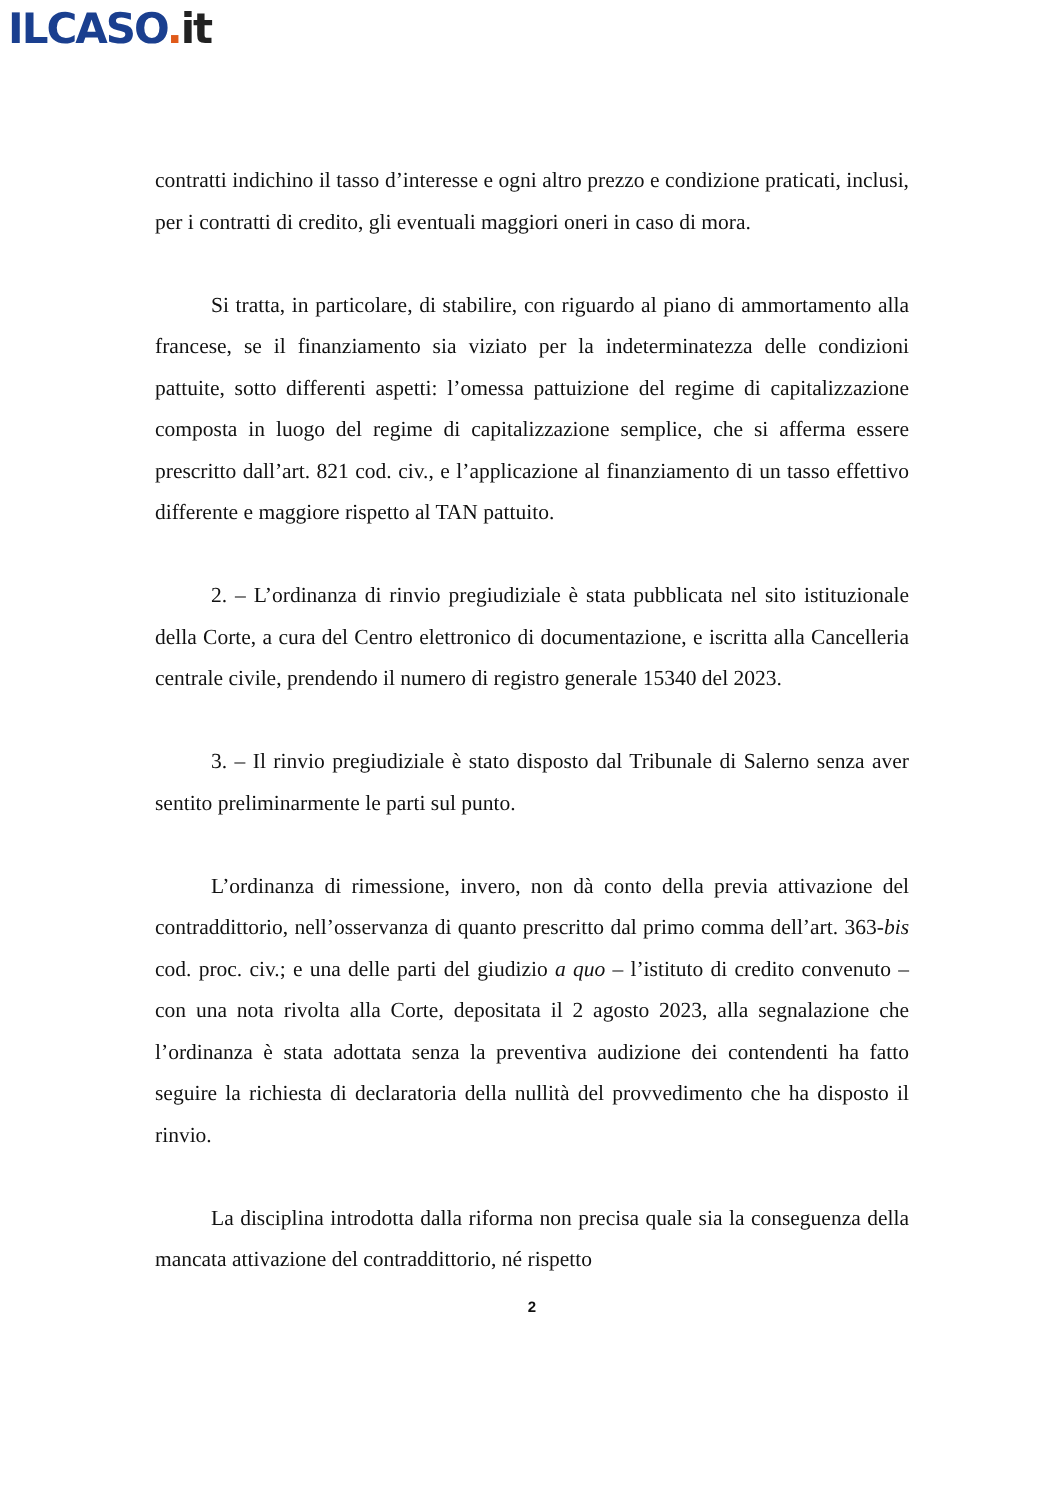ILCASO. it
contratti indichino il tasso d’interesse e ogni altro prezzo e condizione praticati, inclusi, per i contratti di credito, gli eventuali maggiori oneri in caso di mora.
Si tratta, in particolare, di stabilire, con riguardo al piano di ammortamento alla francese, se il finanziamento sia viziato per la indeterminatezza delle condizioni pattuite, sotto differenti aspetti: l’omessa pattuizione del regime di capitalizzazione composta in luogo del regime di capitalizzazione semplice, che si afferma essere prescritto dall’art. 821 cod. civ., e l’applicazione al finanziamento di un tasso effettivo differente e maggiore rispetto al TAN pattuito.
2. – L’ordinanza di rinvio pregiudiziale è stata pubblicata nel sito istituzionale della Corte, a cura del Centro elettronico di documentazione, e iscritta alla Cancelleria centrale civile, prendendo il numero di registro generale 15340 del 2023.
3. – Il rinvio pregiudiziale è stato disposto dal Tribunale di Salerno senza aver sentito preliminarmente le parti sul punto.
L’ordinanza di rimessione, invero, non dà conto della previa attivazione del contraddittorio, nell’osservanza di quanto prescritto dal primo comma dell’art. 363-bis cod. proc. civ.; e una delle parti del giudizio a quo – l’istituto di credito convenuto – con una nota rivolta alla Corte, depositata il 2 agosto 2023, alla segnalazione che l’ordinanza è stata adottata senza la preventiva audizione dei contendenti ha fatto seguire la richiesta di declaratoria della nullità del provvedimento che ha disposto il rinvio.
La disciplina introdotta dalla riforma non precisa quale sia la conseguenza della mancata attivazione del contraddittorio, né rispetto
2